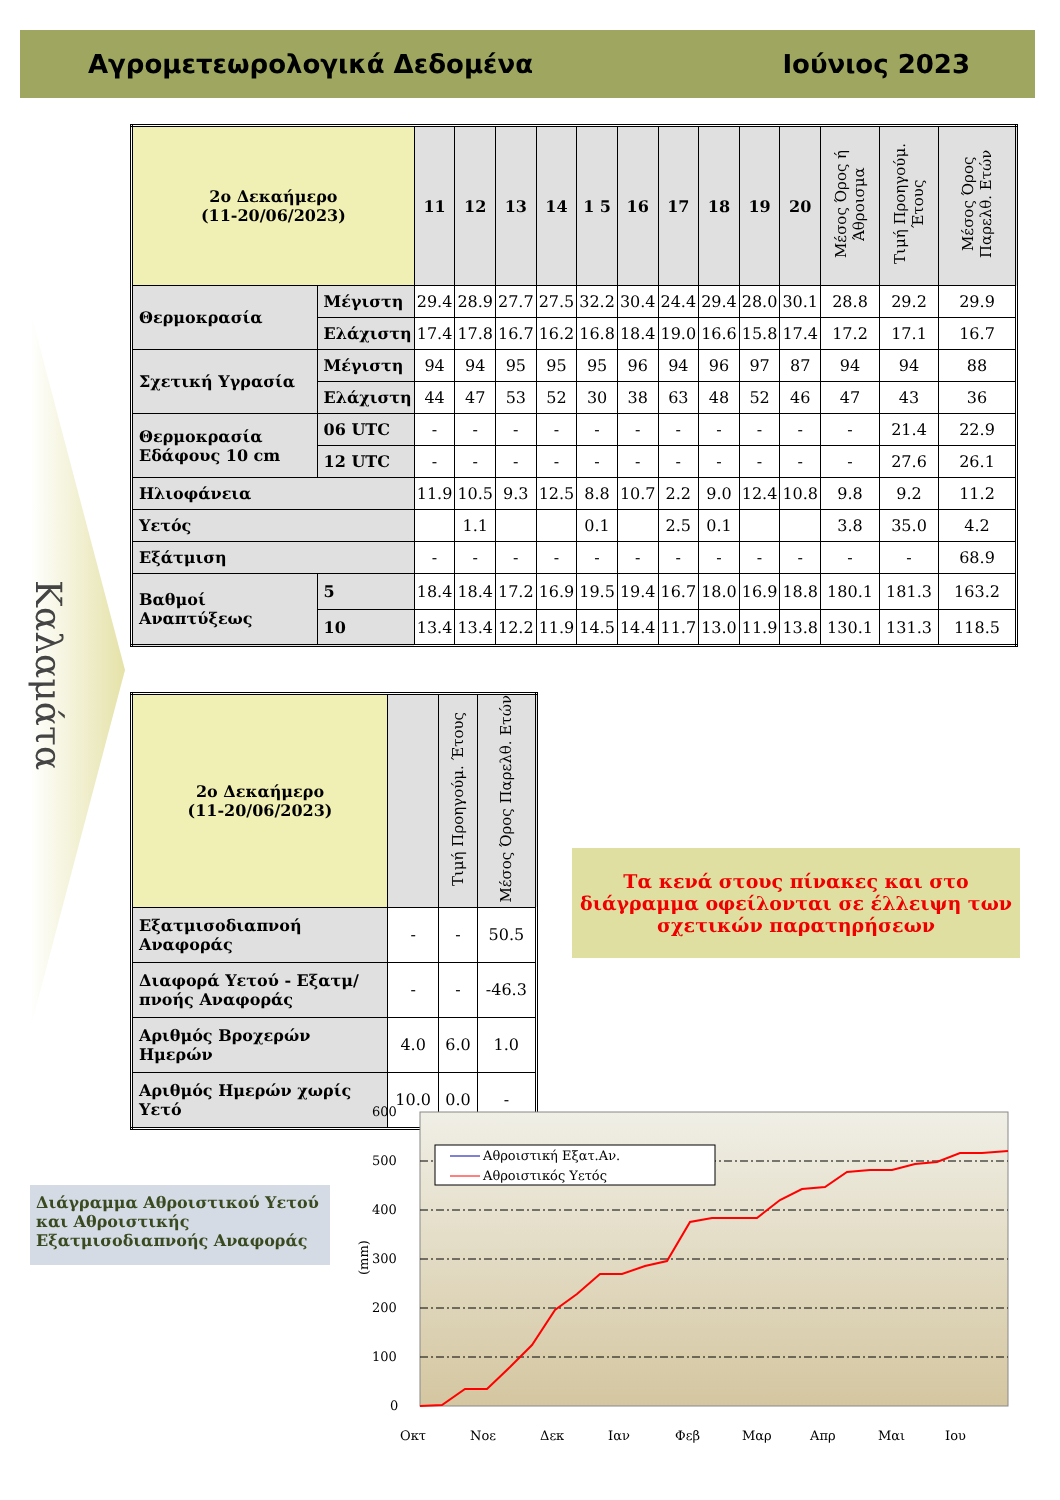Αγρομετεωρολογικά Δεδομένα Ιούνιος 2023
Καλαμάτα
| 2ο Δεκαήμερο (11-20/06/2023) | | 11 | 12 | 13 | 14 | 1 5 | 16 | 17 | 18 | 19 | 20 | Μέσος Όρος ή Άθροισμα | Τιμή Προηγούμ. Έτους | Μέσος Όρος Παρελθ. Ετών |
| --- | --- | --- | --- | --- | --- | --- | --- | --- | --- | --- | --- | --- | --- | --- |
| Θερμοκρασία | Μέγιστη | 29.4 | 28.9 | 27.7 | 27.5 | 32.2 | 30.4 | 24.4 | 29.4 | 28.0 | 30.1 | 28.8 | 29.2 | 29.9 |
| | Ελάχιστη | 17.4 | 17.8 | 16.7 | 16.2 | 16.8 | 18.4 | 19.0 | 16.6 | 15.8 | 17.4 | 17.2 | 17.1 | 16.7 |
| Σχετική Υγρασία | Μέγιστη | 94 | 94 | 95 | 95 | 95 | 96 | 94 | 96 | 97 | 87 | 94 | 94 | 88 |
| | Ελάχιστη | 44 | 47 | 53 | 52 | 30 | 38 | 63 | 48 | 52 | 46 | 47 | 43 | 36 |
| Θερμοκρασία Εδάφους 10 cm | 06 UTC | - | - | - | - | - | - | - | - | - | - | - | 21.4 | 22.9 |
| | 12 UTC | - | - | - | - | - | - | - | - | - | - | - | 27.6 | 26.1 |
| Ηλιοφάνεια | | 11.9 | 10.5 | 9.3 | 12.5 | 8.8 | 10.7 | 2.2 | 9.0 | 12.4 | 10.8 | 9.8 | 9.2 | 11.2 |
| Υετός | | | 1.1 | | | 0.1 | | 2.5 | 0.1 | | | 3.8 | 35.0 | 4.2 |
| Εξάτμιση | | - | - | - | - | - | - | - | - | - | - | - | - | 68.9 |
| Βαθμοί Αναπτύξεως | 5 | 18.4 | 18.4 | 17.2 | 16.9 | 19.5 | 19.4 | 16.7 | 18.0 | 16.9 | 18.8 | 180.1 | 181.3 | 163.2 |
| | 10 | 13.4 | 13.4 | 12.2 | 11.9 | 14.5 | 14.4 | 11.7 | 13.0 | 11.9 | 13.8 | 130.1 | 131.3 | 118.5 |
| 2ο Δεκαήμερο (11-20/06/2023) | | Τιμή Προηγούμ. Έτους | Μέσος Όρος Παρελθ. Ετών |
| --- | --- | --- | --- |
| Εξατμισοδιαπνοή Αναφοράς | - | - | 50.5 |
| Διαφορά Υετού - Εξατμ/πνοής Αναφοράς | - | - | -46.3 |
| Αριθμός Βροχερών Ημερών | 4.0 | 6.0 | 1.0 |
| Αριθμός Ημερών χωρίς Υετό | 10.0 | 0.0 | - |
Τα κενά στους πίνακες και στο διάγραμμα οφείλονται σε έλλειψη των σχετικών παρατηρήσεων
Διάγραμμα Αθροιστικού Υετού και Αθροιστικής Εξατμισοδιαπνοής Αναφοράς
600
500
400
300
200
100
0
(mm)
Αθροιστική Εξατ.Αν.
Αθροιστικός Υετός
Οκτ
Νοε
Δεκ
Ιαν
Φεβ
Μαρ
Απρ
Μαι
Ιου